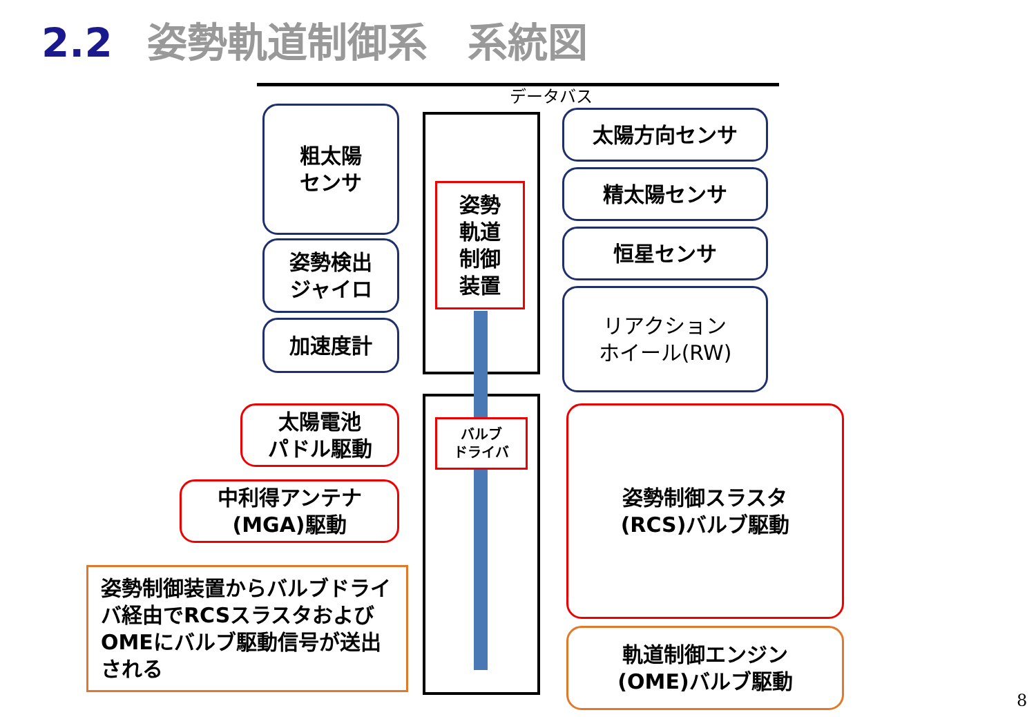2.2 姿勢軌道制御系　系統図
データバス
粗太陽
センサ
姿勢検出
ジャイロ
加速度計
姿勢
軌道
制御
装置
太陽方向センサ
精太陽センサ
恒星センサ
リアクション
ホイール(RW)
太陽電池
パドル駆動
中利得アンテナ
(MGA)駆動
バルブ
ドライバ
姿勢制御スラスタ
(RCS)バルブ駆動
軌道制御エンジン
(OME)バルブ駆動
姿勢制御装置からバルブドライバ経由でRCSスラスタおよびOMEにバルブ駆動信号が送出される
8